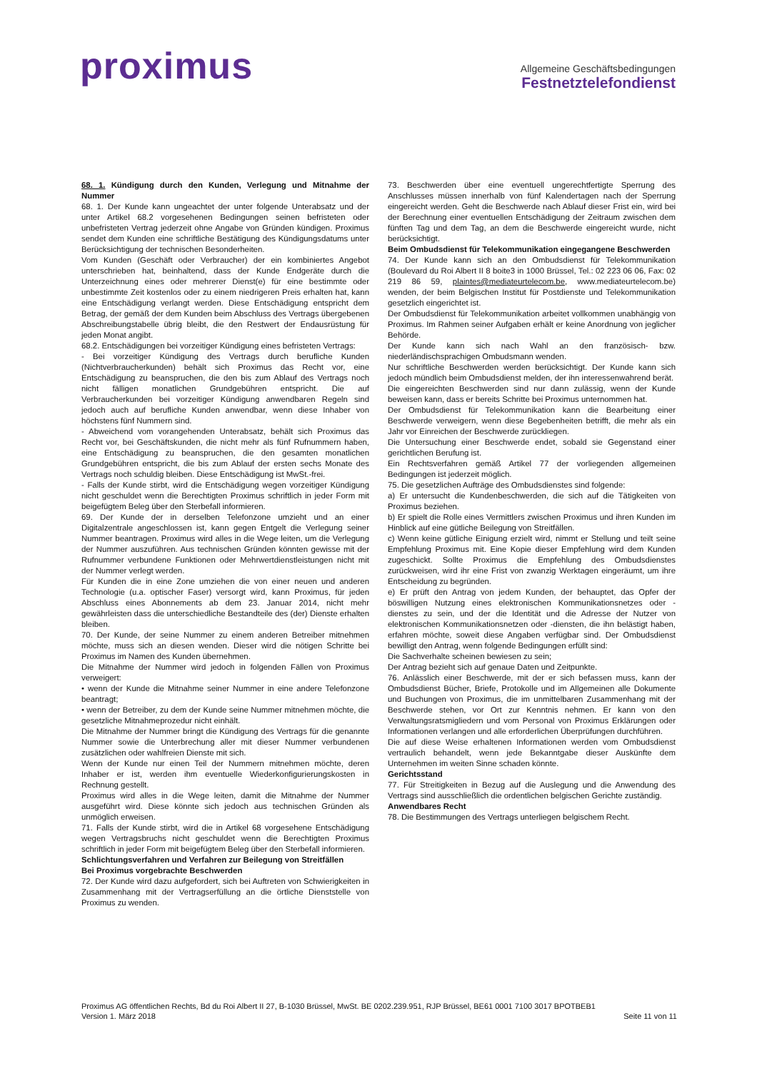proximus
Allgemeine Geschäftsbedingungen
Festnetztelefondienst
68. 1. Kündigung durch den Kunden, Verlegung und Mitnahme der Nummer
68. 1. Der Kunde kann ungeachtet der unter folgende Unterabsatz und der unter Artikel 68.2 vorgesehenen Bedingungen seinen befristeten oder unbefristeten Vertrag jederzeit ohne Angabe von Gründen kündigen. Proximus sendet dem Kunden eine schriftliche Bestätigung des Kündigungsdatums unter Berücksichtigung der technischen Besonderheiten.
Vom Kunden (Geschäft oder Verbraucher) der ein kombiniertes Angebot unterschrieben hat, beinhaltend, dass der Kunde Endgeräte durch die Unterzeichnung eines oder mehrerer Dienst(e) für eine bestimmte oder unbestimmte Zeit kostenlos oder zu einem niedrigeren Preis erhalten hat, kann eine Entschädigung verlangt werden. Diese Entschädigung entspricht dem Betrag, der gemäß der dem Kunden beim Abschluss des Vertrags übergebenen Abschreibungstabelle übrig bleibt, die den Restwert der Endausrüstung für jeden Monat angibt.
68.2. Entschädigungen bei vorzeitiger Kündigung eines befristeten Vertrags:
- Bei vorzeitiger Kündigung des Vertrags durch berufliche Kunden (Nichtverbraucherkunden) behält sich Proximus das Recht vor, eine Entschädigung zu beanspruchen, die den bis zum Ablauf des Vertrags noch nicht fälligen monatlichen Grundgebühren entspricht. Die auf Verbraucherkunden bei vorzeitiger Kündigung anwendbaren Regeln sind jedoch auch auf berufliche Kunden anwendbar, wenn diese Inhaber von höchstens fünf Nummern sind.
- Abweichend vom vorangehenden Unterabsatz, behält sich Proximus das Recht vor, bei Geschäftskunden, die nicht mehr als fünf Rufnummern haben, eine Entschädigung zu beanspruchen, die den gesamten monatlichen Grundgebühren entspricht, die bis zum Ablauf der ersten sechs Monate des Vertrags noch schuldig bleiben. Diese Entschädigung ist MwSt.-frei.
- Falls der Kunde stirbt, wird die Entschädigung wegen vorzeitiger Kündigung nicht geschuldet wenn die Berechtigten Proximus schriftlich in jeder Form mit beigefügtem Beleg über den Sterbefall informieren.
69. Der Kunde der in derselben Telefonzone umzieht und an einer Digitalzentrale angeschlossen ist, kann gegen Entgelt die Verlegung seiner Nummer beantragen. Proximus wird alles in die Wege leiten, um die Verlegung der Nummer auszuführen. Aus technischen Gründen könnten gewisse mit der Rufnummer verbundene Funktionen oder Mehrwertdienstleistungen nicht mit der Nummer verlegt werden.
Für Kunden die in eine Zone umziehen die von einer neuen und anderen Technologie (u.a. optischer Faser) versorgt wird, kann Proximus, für jeden Abschluss eines Abonnements ab dem 23. Januar 2014, nicht mehr gewährleisten dass die unterschiedliche Bestandteile des (der) Dienste erhalten bleiben.
70. Der Kunde, der seine Nummer zu einem anderen Betreiber mitnehmen möchte, muss sich an diesen wenden. Dieser wird die nötigen Schritte bei Proximus im Namen des Kunden übernehmen.
Die Mitnahme der Nummer wird jedoch in folgenden Fällen von Proximus verweigert:
• wenn der Kunde die Mitnahme seiner Nummer in eine andere Telefonzone beantragt;
• wenn der Betreiber, zu dem der Kunde seine Nummer mitnehmen möchte, die gesetzliche Mitnahmeprozedur nicht einhält.
Die Mitnahme der Nummer bringt die Kündigung des Vertrags für die genannte Nummer sowie die Unterbrechung aller mit dieser Nummer verbundenen zusätzlichen oder wahlfreien Dienste mit sich.
Wenn der Kunde nur einen Teil der Nummern mitnehmen möchte, deren Inhaber er ist, werden ihm eventuelle Wiederkonfigurierungskosten in Rechnung gestellt.
Proximus wird alles in die Wege leiten, damit die Mitnahme der Nummer ausgeführt wird. Diese könnte sich jedoch aus technischen Gründen als unmöglich erweisen.
71. Falls der Kunde stirbt, wird die in Artikel 68 vorgesehene Entschädigung wegen Vertragsbruchs nicht geschuldet wenn die Berechtigten Proximus schriftlich in jeder Form mit beigefügtem Beleg über den Sterbefall informieren.
Schlichtungsverfahren und Verfahren zur Beilegung von Streitfällen
Bei Proximus vorgebrachte Beschwerden
72. Der Kunde wird dazu aufgefordert, sich bei Auftreten von Schwierigkeiten in Zusammenhang mit der Vertragserfüllung an die örtliche Dienststelle von Proximus zu wenden.
73. Beschwerden über eine eventuell ungerechtfertigte Sperrung des Anschlusses müssen innerhalb von fünf Kalendertagen nach der Sperrung eingereicht werden. Geht die Beschwerde nach Ablauf dieser Frist ein, wird bei der Berechnung einer eventuellen Entschädigung der Zeitraum zwischen dem fünften Tag und dem Tag, an dem die Beschwerde eingereicht wurde, nicht berücksichtigt.
Beim Ombudsdienst für Telekommunikation eingegangene Beschwerden
74. Der Kunde kann sich an den Ombudsdienst für Telekommunikation (Boulevard du Roi Albert II 8 boite3 in 1000 Brüssel, Tel.: 02 223 06 06, Fax: 02 219 86 59, plaintes@mediateurtelecom.be, www.mediateurtelecom.be) wenden, der beim Belgischen Institut für Postdienste und Telekommunikation gesetzlich eingerichtet ist.
Der Ombudsdienst für Telekommunikation arbeitet vollkommen unabhängig von Proximus. Im Rahmen seiner Aufgaben erhält er keine Anordnung von jeglicher Behörde.
Der Kunde kann sich nach Wahl an den französisch- bzw. niederländischsprachigen Ombudsmann wenden.
Nur schriftliche Beschwerden werden berücksichtigt. Der Kunde kann sich jedoch mündlich beim Ombudsdienst melden, der ihn interessenwahrend berät.
Die eingereichten Beschwerden sind nur dann zulässig, wenn der Kunde beweisen kann, dass er bereits Schritte bei Proximus unternommen hat.
Der Ombudsdienst für Telekommunikation kann die Bearbeitung einer Beschwerde verweigern, wenn diese Begebenheiten betrifft, die mehr als ein Jahr vor Einreichen der Beschwerde zurückliegen.
Die Untersuchung einer Beschwerde endet, sobald sie Gegenstand einer gerichtlichen Berufung ist.
Ein Rechtsverfahren gemäß Artikel 77 der vorliegenden allgemeinen Bedingungen ist jederzeit möglich.
75. Die gesetzlichen Aufträge des Ombudsdienstes sind folgende:
a) Er untersucht die Kundenbeschwerden, die sich auf die Tätigkeiten von Proximus beziehen.
b) Er spielt die Rolle eines Vermittlers zwischen Proximus und ihren Kunden im Hinblick auf eine gütliche Beilegung von Streitfällen.
c) Wenn keine gütliche Einigung erzielt wird, nimmt er Stellung und teilt seine Empfehlung Proximus mit. Eine Kopie dieser Empfehlung wird dem Kunden zugeschickt. Sollte Proximus die Empfehlung des Ombudsdienstes zurückweisen, wird ihr eine Frist von zwanzig Werktagen eingeräumt, um ihre Entscheidung zu begründen.
e) Er prüft den Antrag von jedem Kunden, der behauptet, das Opfer der böswilligen Nutzung eines elektronischen Kommunikationsnetzes oder -dienstes zu sein, und der die Identität und die Adresse der Nutzer von elektronischen Kommunikationsnetzen oder -diensten, die ihn belästigt haben, erfahren möchte, soweit diese Angaben verfügbar sind. Der Ombudsdienst bewilligt den Antrag, wenn folgende Bedingungen erfüllt sind:
Die Sachverhalte scheinen bewiesen zu sein;
Der Antrag bezieht sich auf genaue Daten und Zeitpunkte.
76. Anlässlich einer Beschwerde, mit der er sich befassen muss, kann der Ombudsdienst Bücher, Briefe, Protokolle und im Allgemeinen alle Dokumente und Buchungen von Proximus, die im unmittelbaren Zusammenhang mit der Beschwerde stehen, vor Ort zur Kenntnis nehmen. Er kann von den Verwaltungsratsmigliedern und vom Personal von Proximus Erklärungen oder Informationen verlangen und alle erforderlichen Überprüfungen durchführen.
Die auf diese Weise erhaltenen Informationen werden vom Ombudsdienst vertraulich behandelt, wenn jede Bekanntgabe dieser Auskünfte dem Unternehmen im weiten Sinne schaden könnte.
Gerichtsstand
77. Für Streitigkeiten in Bezug auf die Auslegung und die Anwendung des Vertrags sind ausschließlich die ordentlichen belgischen Gerichte zuständig.
Anwendbares Recht
78. Die Bestimmungen des Vertrags unterliegen belgischem Recht.
Proximus AG öffentlichen Rechts, Bd du Roi Albert II 27, B-1030 Brüssel, MwSt. BE 0202.239.951, RJP Brüssel, BE61 0001 7100 3017 BPOTBEB1
Version 1. März 2018 Seite 11 von 11